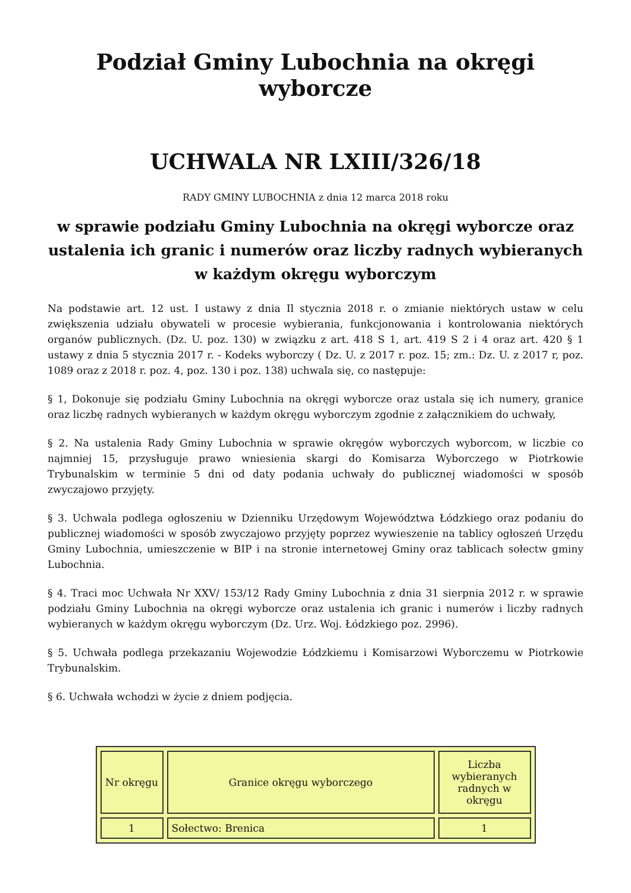Podział Gminy Lubochnia na okręgi wyborcze
UCHWALA NR LXIII/326/18
RADY GMINY LUBOCHNIA z dnia 12 marca 2018 roku
w sprawie podziału Gminy Lubochnia na okręgi wyborcze oraz ustalenia ich granic i numerów oraz liczby radnych wybieranych w każdym okręgu wyborczym
Na podstawie art. 12 ust. I ustawy z dnia Il stycznia 2018 r. o zmianie niektórych ustaw w celu zwiększenia udziału obywateli w procesie wybierania, funkcjonowania i kontrolowania niektórych organów publicznych. (Dz. U. poz. 130) w związku z art. 418 S 1, art. 419 S 2 i 4 oraz art. 420 § 1 ustawy z dnia 5 stycznia 2017 r. - Kodeks wyborczy ( Dz. U. z 2017 r. poz. 15; zm.: Dz. U. z 2017 r, poz. 1089 oraz z 2018 r. poz. 4, poz. 130 i poz. 138) uchwala się, co następuje:
§ 1, Dokonuje się podziału Gminy Lubochnia na okręgi wyborcze oraz ustala się ich numery, granice oraz liczbę radnych wybieranych w każdym okręgu wyborczym zgodnie z załącznikiem do uchwały,
§ 2. Na ustalenia Rady Gminy Lubochnia w sprawie okręgów wyborczych wyborcom, w liczbie co najmniej 15, przysługuje prawo wniesienia skargi do Komisarza Wyborczego w Piotrkowie Trybunalskim w terminie 5 dni od daty podania uchwały do publicznej wiadomości w sposób zwyczajowo przyjęty.
§ 3. Uchwala podlega ogłoszeniu w Dzienniku Urzędowym Województwa Łódzkiego oraz podaniu do publicznej wiadomości w sposób zwyczajowo przyjęty poprzez wywieszenie na tablicy ogłoszeń Urzędu Gminy Lubochnia, umieszczenie w BIP i na stronie internetowej Gminy oraz tablicach sołectw gminy Lubochnia.
§ 4. Traci moc Uchwała Nr XXV/ 153/12 Rady Gminy Lubochnia z dnia 31 sierpnia 2012 r. w sprawie podziału Gminy Lubochnia na okręgi wyborcze oraz ustalenia ich granic i numerów i liczby radnych wybieranych w każdym okręgu wyborczym (Dz. Urz. Woj. Łódzkiego poz. 2996).
§ 5. Uchwała podlega przekazaniu Wojewodzie Łódzkiemu i Komisarzowi Wyborczemu w Piotrkowie Trybunalskim.
§ 6. Uchwała wchodzi w życie z dniem podjęcia.
| Nr okręgu | Granice okręgu wyborczego | Liczba wybieranych radnych w okręgu |
| 1 | Sołectwo: Brenica | 1 |